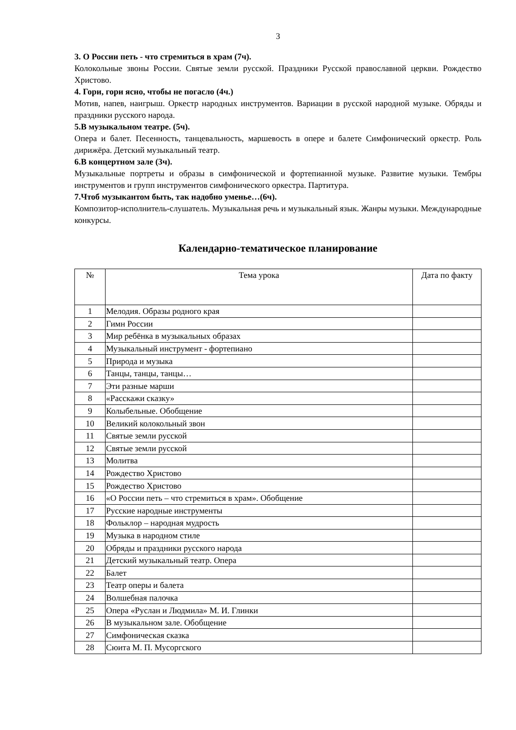3
3. О России петь - что стремиться в храм (7ч).
Колокольные звоны России. Святые земли русской. Праздники Русской православной церкви. Рождество Христово.
4. Гори, гори ясно, чтобы не погасло (4ч.)
Мотив, напев, наигрыш. Оркестр народных инструментов. Вариации в русской народной музыке. Обряды и праздники русского народа.
5.В музыкальном театре. (5ч).
Опера и балет. Песенность, танцевальность, маршевость в опере и балете Симфонический оркестр. Роль дирижёра. Детский музыкальный театр.
6.В концертном зале (3ч).
Музыкальные портреты и образы в симфонической и фортепианной музыке. Развитие музыки. Тембры инструментов и групп инструментов симфонического оркестра. Партитура.
7.Чтоб музыкантом быть, так надобно уменье…(6ч).
Композитор-исполнитель-слушатель. Музыкальная речь и музыкальный язык. Жанры музыки. Международные конкурсы.
Календарно-тематическое планирование
| № | Тема урока | Дата по факту |
| --- | --- | --- |
| 1 | Мелодия. Образы родного края | |
| 2 | Гимн России | |
| 3 | Мир ребёнка в музыкальных образах | |
| 4 | Музыкальный инструмент - фортепиано | |
| 5 | Природа и музыка | |
| 6 | Танцы, танцы, танцы… | |
| 7 | Эти разные марши | |
| 8 | «Расскажи сказку» | |
| 9 | Колыбельные. Обобщение | |
| 10 | Великий колокольный звон | |
| 11 | Святые земли русской | |
| 12 | Святые земли русской | |
| 13 | Молитва | |
| 14 | Рождество Христово | |
| 15 | Рождество Христово | |
| 16 | «О России петь – что стремиться в храм». Обобщение | |
| 17 | Русские народные инструменты | |
| 18 | Фольклор – народная мудрость | |
| 19 | Музыка в народном стиле | |
| 20 | Обряды и праздники русского народа | |
| 21 | Детский музыкальный театр. Опера | |
| 22 | Балет | |
| 23 | Театр оперы и балета | |
| 24 | Волшебная палочка | |
| 25 | Опера «Руслан и Людмила» М. И. Глинки | |
| 26 | В музыкальном зале. Обобщение | |
| 27 | Симфоническая сказка | |
| 28 | Сюита М. П. Мусоргского | |